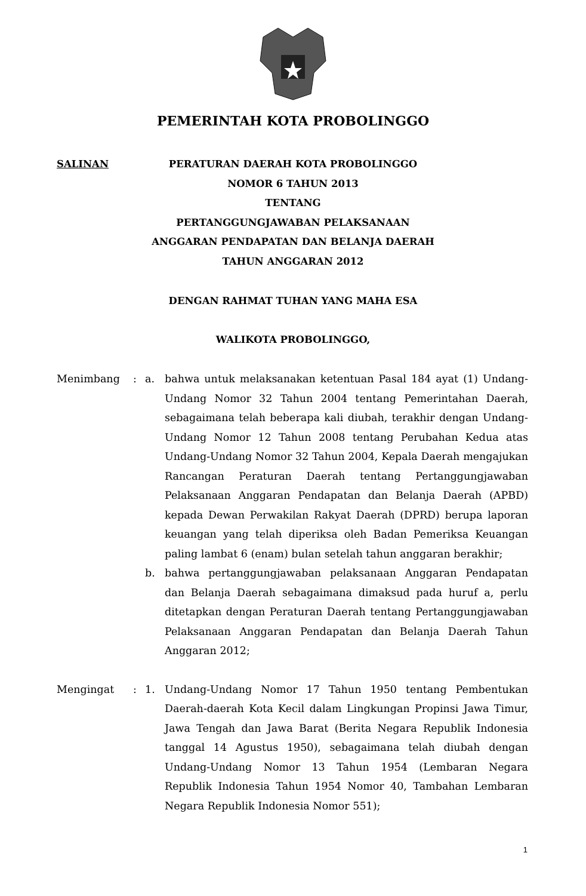PEMERINTAH KOTA PROBOLINGGO
SALINAN PERATURAN DAERAH KOTA PROBOLINGGO
NOMOR 6 TAHUN 2013
TENTANG
PERTANGGUNGJAWABAN PELAKSANAAN
ANGGARAN PENDAPATAN DAN BELANJA DAERAH
TAHUN ANGGARAN 2012
DENGAN RAHMAT TUHAN YANG MAHA ESA
WALIKOTA PROBOLINGGO,
Menimbang : a. bahwa untuk melaksanakan ketentuan Pasal 184 ayat (1) Undang-Undang Nomor 32 Tahun 2004 tentang Pemerintahan Daerah, sebagaimana telah beberapa kali diubah, terakhir dengan Undang-Undang Nomor 12 Tahun 2008 tentang Perubahan Kedua atas Undang-Undang Nomor 32 Tahun 2004, Kepala Daerah mengajukan Rancangan Peraturan Daerah tentang Pertanggungjawaban Pelaksanaan Anggaran Pendapatan dan Belanja Daerah (APBD) kepada Dewan Perwakilan Rakyat Daerah (DPRD) berupa laporan keuangan yang telah diperiksa oleh Badan Pemeriksa Keuangan paling lambat 6 (enam) bulan setelah tahun anggaran berakhir;
b. bahwa pertanggungjawaban pelaksanaan Anggaran Pendapatan dan Belanja Daerah sebagaimana dimaksud pada huruf a, perlu ditetapkan dengan Peraturan Daerah tentang Pertanggungjawaban Pelaksanaan Anggaran Pendapatan dan Belanja Daerah Tahun Anggaran 2012;
Mengingat : 1. Undang-Undang Nomor 17 Tahun 1950 tentang Pembentukan Daerah-daerah Kota Kecil dalam Lingkungan Propinsi Jawa Timur, Jawa Tengah dan Jawa Barat (Berita Negara Republik Indonesia tanggal 14 Agustus 1950), sebagaimana telah diubah dengan Undang-Undang Nomor 13 Tahun 1954 (Lembaran Negara Republik Indonesia Tahun 1954 Nomor 40, Tambahan Lembaran Negara Republik Indonesia Nomor 551);
1